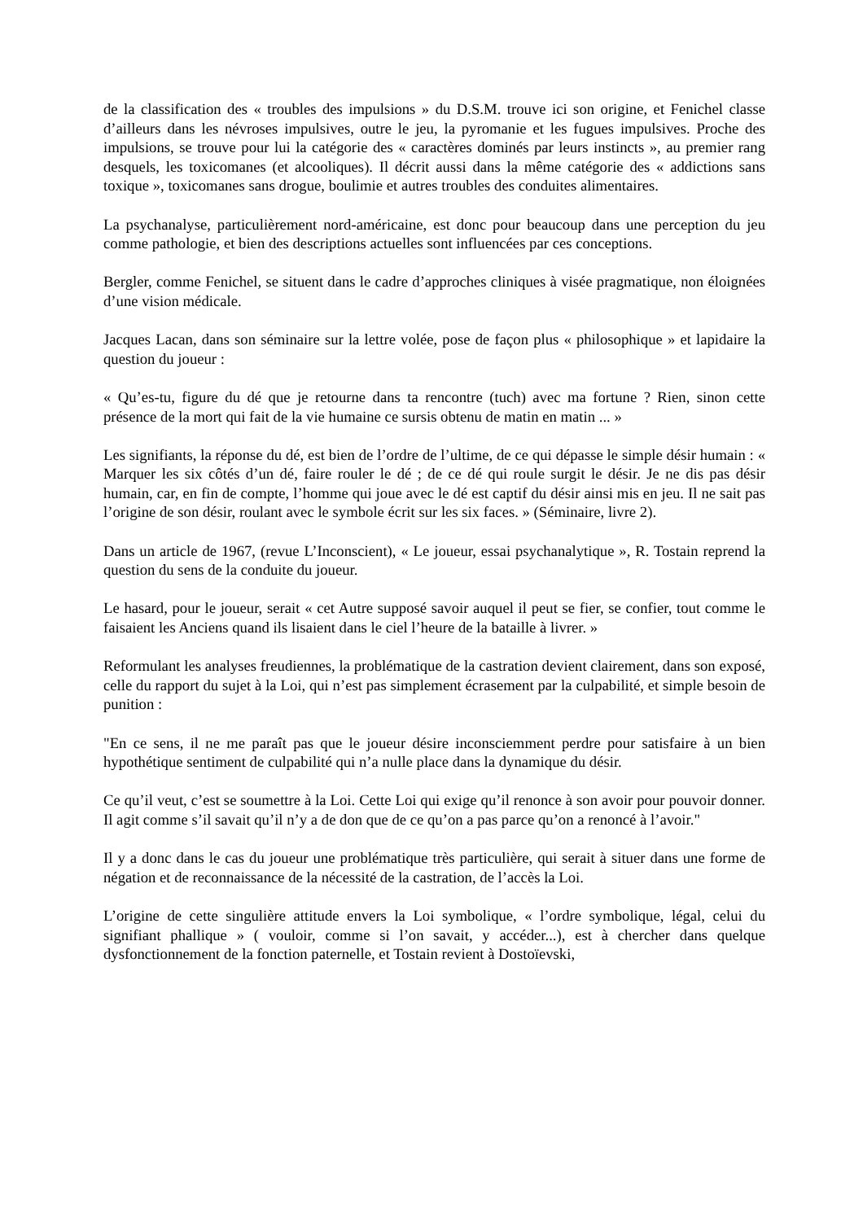de la classification des « troubles des impulsions » du D.S.M. trouve ici son origine, et Fenichel classe d’ailleurs dans les névroses impulsives, outre le jeu, la pyromanie et les fugues impulsives. Proche des impulsions, se trouve pour lui la catégorie des « caractères dominés par leurs instincts », au premier rang desquels, les toxicomanes (et alcooliques). Il décrit aussi dans la même catégorie des « addictions sans toxique », toxicomanes sans drogue, boulimie et autres troubles des conduites alimentaires.
La psychanalyse, particulièrement nord-américaine, est donc pour beaucoup dans une perception du jeu comme pathologie, et bien des descriptions actuelles sont influencées par ces conceptions.
Bergler, comme Fenichel, se situent dans le cadre d’approches cliniques à visée pragmatique, non éloignées d’une vision médicale.
Jacques Lacan, dans son séminaire sur la lettre volée, pose de façon plus « philosophique » et lapidaire la question du joueur :
« Qu’es-tu, figure du dé que je retourne dans ta rencontre (tuch) avec ma fortune ? Rien, sinon cette présence de la mort qui fait de la vie humaine ce sursis obtenu de matin en matin ... »
Les signifiants, la réponse du dé, est bien de l’ordre de l’ultime, de ce qui dépasse le simple désir humain : « Marquer les six côtés d’un dé, faire rouler le dé ; de ce dé qui roule surgit le désir. Je ne dis pas désir humain, car, en fin de compte, l’homme qui joue avec le dé est captif du désir ainsi mis en jeu. Il ne sait pas l’origine de son désir, roulant avec le symbole écrit sur les six faces. » (Séminaire, livre 2).
Dans un article de 1967, (revue L’Inconscient), « Le joueur, essai psychanalytique », R. Tostain reprend la question du sens de la conduite du joueur.
Le hasard, pour le joueur, serait « cet Autre supposé savoir auquel il peut se fier, se confier, tout comme le faisaient les Anciens quand ils lisaient dans le ciel l’heure de la bataille à livrer. »
Reformulant les analyses freudiennes, la problématique de la castration devient clairement, dans son exposé, celle du rapport du sujet à la Loi, qui n’est pas simplement écrasement par la culpabilité, et simple besoin de punition :
"En ce sens, il ne me paraît pas que le joueur désire inconsciemment perdre pour satisfaire à un bien hypothétique sentiment de culpabilité qui n’a nulle place dans la dynamique du désir.
Ce qu’il veut, c’est se soumettre à la Loi. Cette Loi qui exige qu’il renonce à son avoir pour pouvoir donner. Il agit comme s’il savait qu’il n’y a de don que de ce qu’on a pas parce qu’on a renoncé à l’avoir."
Il y a donc dans le cas du joueur une problématique très particulière, qui serait à situer dans une forme de négation et de reconnaissance de la nécessité de la castration, de l’accès la Loi.
L’origine de cette singulière attitude envers la Loi symbolique, « l’ordre symbolique, légal, celui du signifiant phallique » ( vouloir, comme si l’on savait, y accéder...), est à chercher dans quelque dysfonctionnement de la fonction paternelle, et Tostain revient à Dostoïevski,